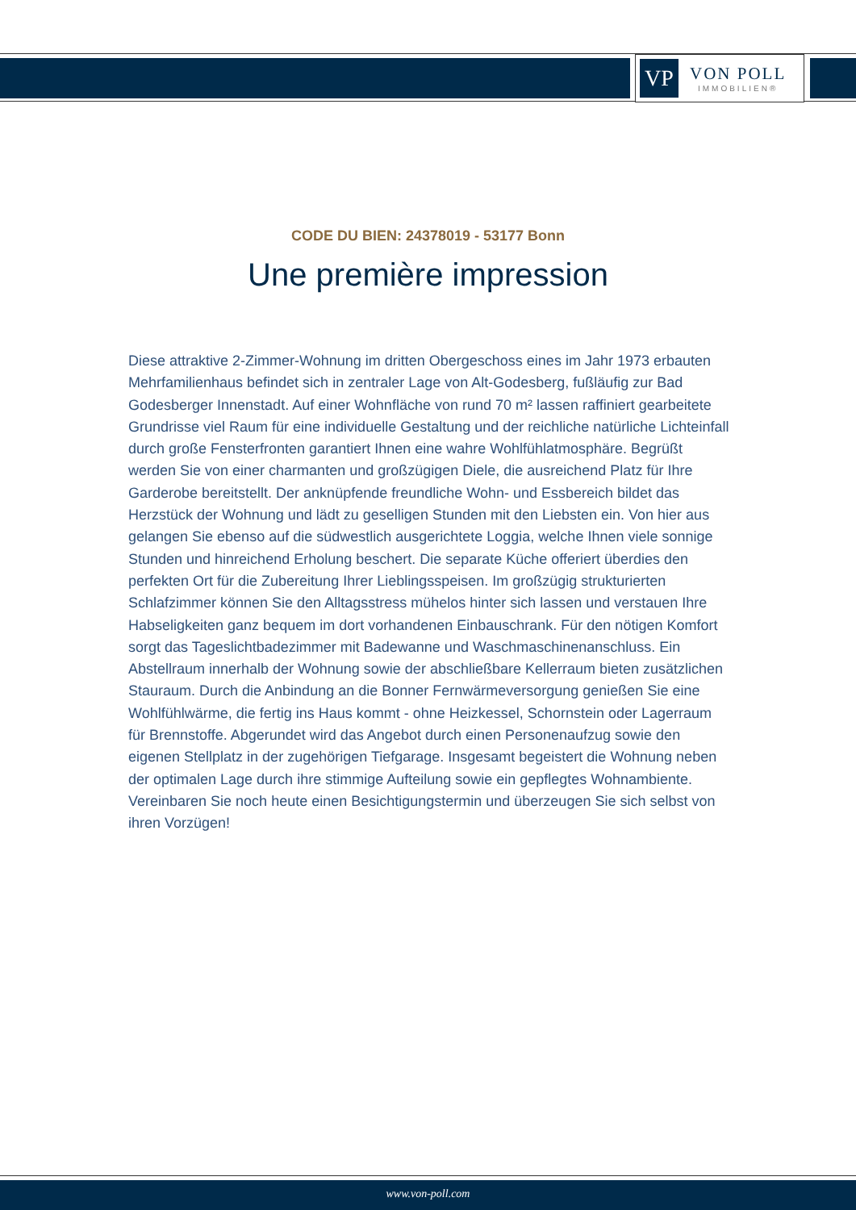VP
VON POLL
IMMOBILIEN®
CODE DU BIEN: 24378019 - 53177 Bonn
Une première impression
Diese attraktive 2-Zimmer-Wohnung im dritten Obergeschoss eines im Jahr 1973 erbauten Mehrfamilienhaus befindet sich in zentraler Lage von Alt-Godesberg, fußläufig zur Bad Godesberger Innenstadt. Auf einer Wohnfläche von rund 70 m² lassen raffiniert gearbeitete Grundrisse viel Raum für eine individuelle Gestaltung und der reichliche natürliche Lichteinfall durch große Fensterfronten garantiert Ihnen eine wahre Wohlfühlatmosphäre. Begrüßt werden Sie von einer charmanten und großzügigen Diele, die ausreichend Platz für Ihre Garderobe bereitstellt. Der anknüpfende freundliche Wohn- und Essbereich bildet das Herzstück der Wohnung und lädt zu geselligen Stunden mit den Liebsten ein. Von hier aus gelangen Sie ebenso auf die südwestlich ausgerichtete Loggia, welche Ihnen viele sonnige Stunden und hinreichend Erholung beschert. Die separate Küche offeriert überdies den perfekten Ort für die Zubereitung Ihrer Lieblingsspeisen. Im großzügig strukturierten Schlafzimmer können Sie den Alltagsstress mühelos hinter sich lassen und verstauen Ihre Habseligkeiten ganz bequem im dort vorhandenen Einbauschrank. Für den nötigen Komfort sorgt das Tageslichtbadezimmer mit Badewanne und Waschmaschinenanschluss. Ein Abstellraum innerhalb der Wohnung sowie der abschließbare Kellerraum bieten zusätzlichen Stauraum. Durch die Anbindung an die Bonner Fernwärmeversorgung genießen Sie eine Wohlfühlwärme, die fertig ins Haus kommt - ohne Heizkessel, Schornstein oder Lagerraum für Brennstoffe. Abgerundet wird das Angebot durch einen Personenaufzug sowie den eigenen Stellplatz in der zugehörigen Tiefgarage. Insgesamt begeistert die Wohnung neben der optimalen Lage durch ihre stimmige Aufteilung sowie ein gepflegtes Wohnambiente. Vereinbaren Sie noch heute einen Besichtigungstermin und überzeugen Sie sich selbst von ihren Vorzügen!
www.von-poll.com